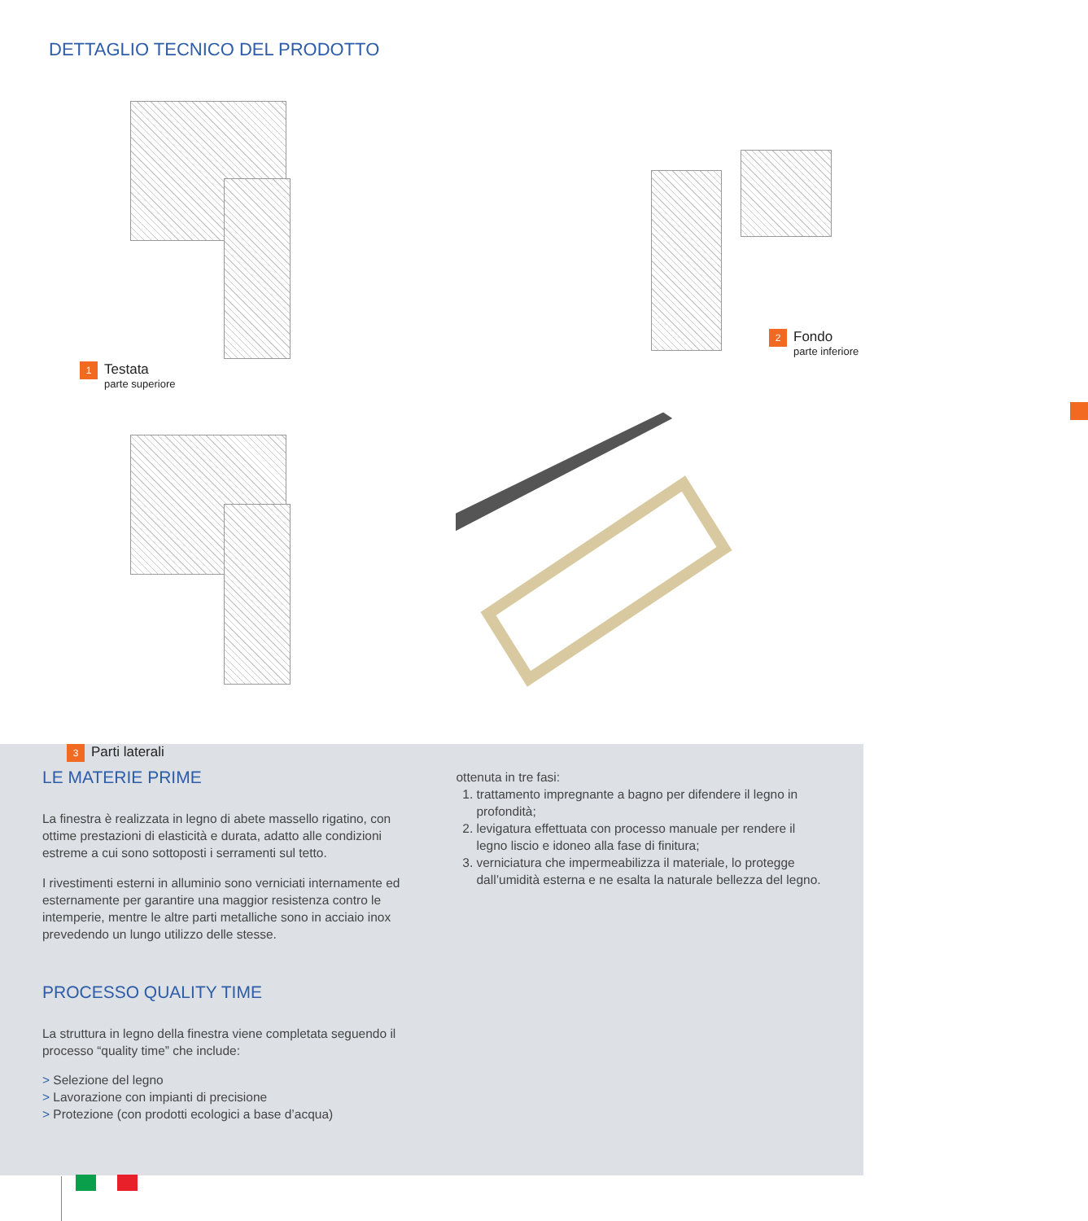DETTAGLIO TECNICO DEL PRODOTTO
1
Testata
parte superiore
2
Fondo
parte inferiore
3
Parti laterali
LE MATERIE PRIME
La finestra è realizzata in legno di abete massello rigatino, con ottime prestazioni di elasticità e durata, adatto alle condizioni estreme a cui sono sottoposti i serramenti sul tetto.
I rivestimenti esterni in alluminio sono verniciati internamente ed esternamente per garantire una maggior resistenza contro le intemperie, mentre le altre parti metalliche sono in acciaio inox prevedendo un lungo utilizzo delle stesse.
PROCESSO QUALITY TIME
La struttura in legno della finestra viene completata seguendo il processo “quality time” che include:
> Selezione del legno
> Lavorazione con impianti di precisione
> Protezione (con prodotti ecologici a base d’acqua)
ottenuta in tre fasi:
1. trattamento impregnante a bagno per difendere il legno in profondità;
2. levigatura effettuata con processo manuale per rendere il legno liscio e idoneo alla fase di finitura;
3. verniciatura che impermeabilizza il materiale, lo protegge dall’umidità esterna e ne esalta la naturale bellezza del legno.